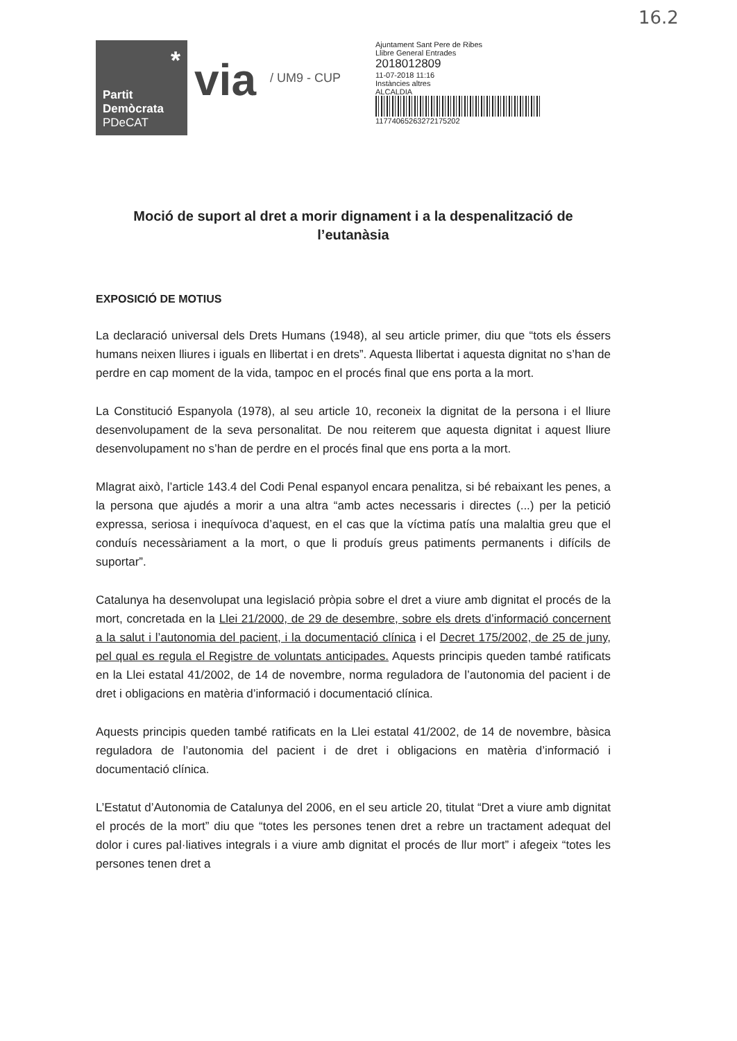16.2
*
Partit
Demòcrata
PDeCAT
via
/ UM9 - CUP
Ajuntament Sant Pere de Ribes
Llibre General Entrades
2018012809
11-07-2018 11:16
Instàncies altres
ALCALDIA
117740652632721752​02
Moció de suport al dret a morir dignament i a la despenalització de l’eutanàsia
EXPOSICIÓ DE MOTIUS
La declaració universal dels Drets Humans (1948), al seu article primer, diu que “tots els éssers humans neixen lliures i iguals en llibertat i en drets”. Aquesta llibertat i aquesta dignitat no s’han de perdre en cap moment de la vida, tampoc en el procés final que ens porta a la mort.
La Constitució Espanyola (1978), al seu article 10, reconeix la dignitat de la persona i el lliure desenvolupament de la seva personalitat. De nou reiterem que aquesta dignitat i aquest lliure desenvolupament no s’han de perdre en el procés final que ens porta a la mort.
Mlagrat això, l’article 143.4 del Codi Penal espanyol encara penalitza, si bé rebaixant les penes, a la persona que ajudés a morir a una altra “amb actes necessaris i directes (...) per la petició expressa, seriosa i inequívoca d’aquest, en el cas que la víctima patís una malaltia greu que el conduís necessàriament a la mort, o que li produís greus patiments permanents i difícils de suportar”.
Catalunya ha desenvolupat una legislació pròpia sobre el dret a viure amb dignitat el procés de la mort, concretada en la Llei 21/2000, de 29 de desembre, sobre els drets d’informació concernent a la salut i l’autonomia del pacient, i la documentació clínica i el Decret 175/2002, de 25 de juny, pel qual es regula el Registre de voluntats anticipades. Aquests principis queden també ratificats en la Llei estatal 41/2002, de 14 de novembre, norma reguladora de l’autonomia del pacient i de dret i obligacions en matèria d’informació i documentació clínica.
Aquests principis queden també ratificats en la Llei estatal 41/2002, de 14 de novembre, bàsica reguladora de l’autonomia del pacient i de dret i obligacions en matèria d’informació i documentació clínica.
L’Estatut d’Autonomia de Catalunya del 2006, en el seu article 20, titulat “Dret a viure amb dignitat el procés de la mort” diu que “totes les persones tenen dret a rebre un tractament adequat del dolor i cures pal·liatives integrals i a viure amb dignitat el procés de llur mort” i afegeix “totes les persones tenen dret a